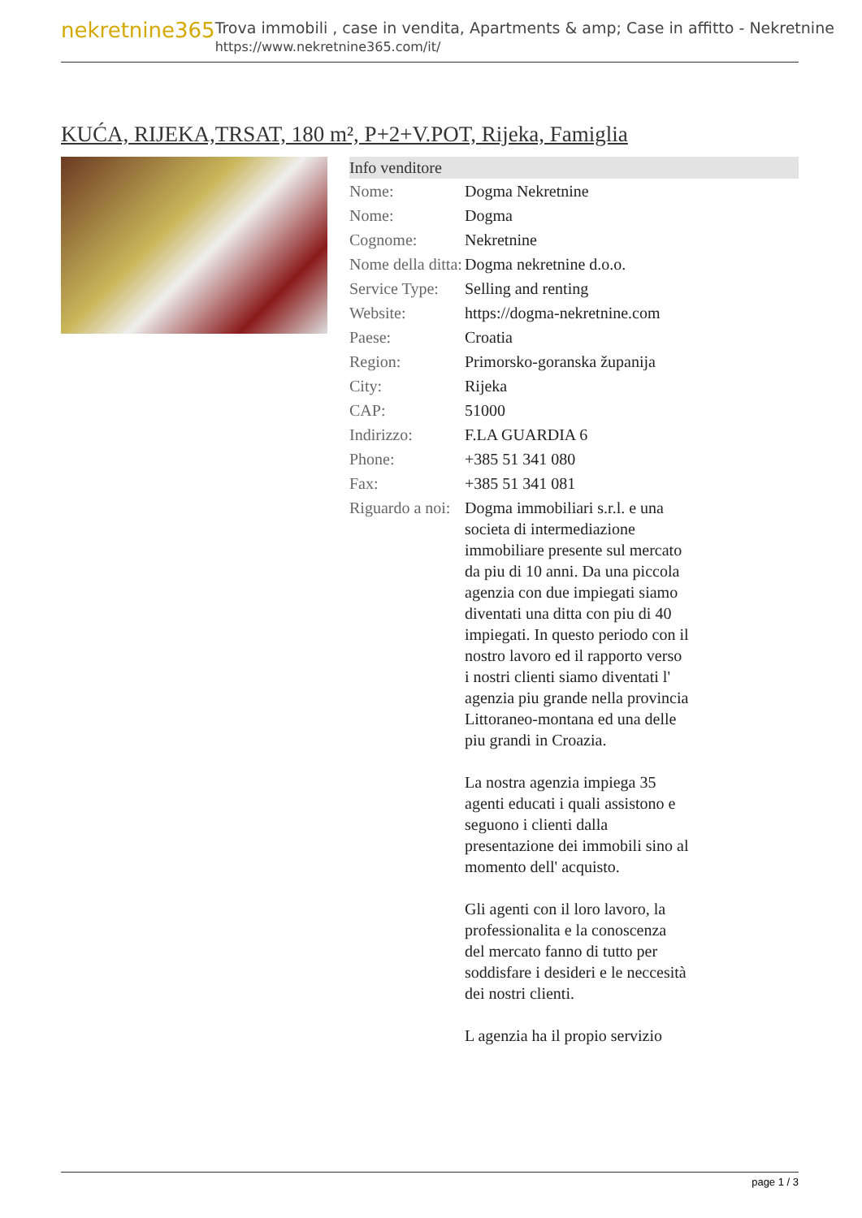nekretnine365
Trova immobili , case in vendita, Apartments & amp; Case in affitto - Nekretnine
https://www.nekretnine365.com/it/
KUĆA, RIJEKA,TRSAT, 180 m², P+2+V.POT, Rijeka, Famiglia
| Info venditore | |
| --- | --- |
| Nome: | Dogma Nekretnine |
| Nome: | Dogma |
| Cognome: | Nekretnine |
| Nome della ditta: | Dogma nekretnine d.o.o. |
| Service Type: | Selling and renting |
| Website: | https://dogma-nekretnine.com |
| Paese: | Croatia |
| Region: | Primorsko-goranska županija |
| City: | Rijeka |
| CAP: | 51000 |
| Indirizzo: | F.LA GUARDIA 6 |
| Phone: | +385 51 341 080 |
| Fax: | +385 51 341 081 |
| Riguardo a noi: | Dogma immobiliari s.r.l. e una societa di intermediazione immobiliare presente sul mercato da piu di 10 anni. Da una piccola agenzia con due impiegati siamo diventati una ditta con piu di 40 impiegati. In questo periodo con il nostro lavoro ed il rapporto verso i nostri clienti siamo diventati l' agenzia piu grande nella provincia Littoraneo-montana ed una delle piu grandi in Croazia. La nostra agenzia impiega 35 agenti educati i quali assistono e seguono i clienti dalla presentazione dei immobili sino al momento dell' acquisto. Gli agenti con il loro lavoro, la professionalita e la conoscenza del mercato fanno di tutto per soddisfare i desideri e le neccesità dei nostri clienti. L agenzia ha il propio servizio |
page 1 / 3